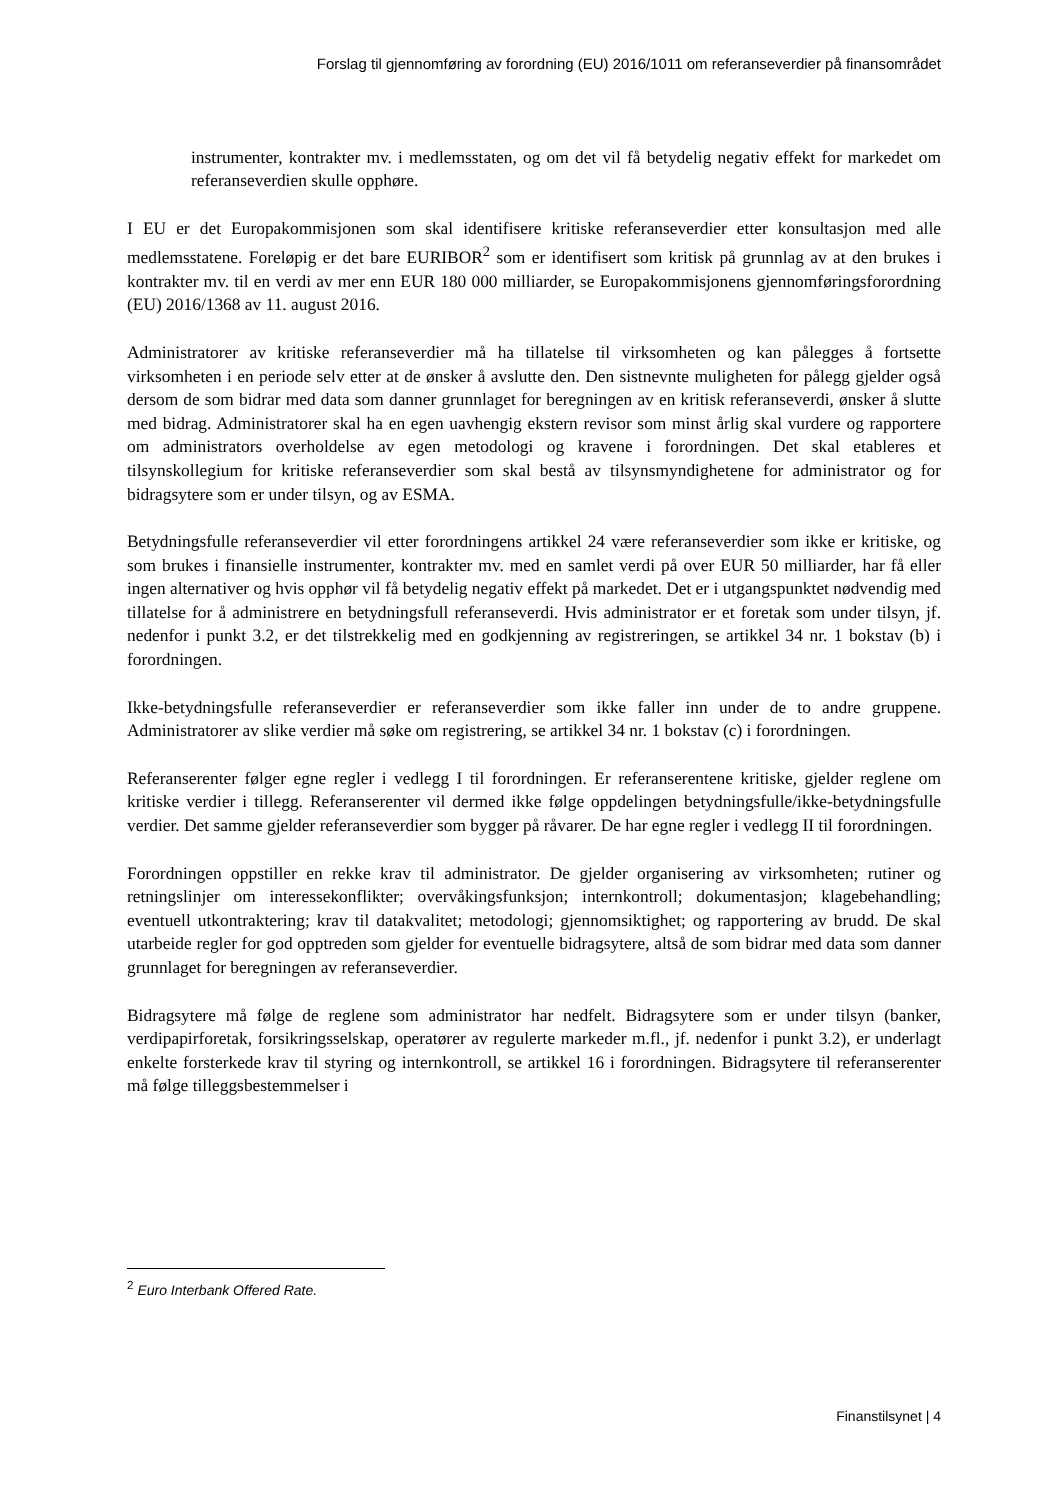Forslag til gjennomføring av forordning (EU) 2016/1011 om referanseverdier på finansområdet
instrumenter, kontrakter mv. i medlemsstaten, og om det vil få betydelig negativ effekt for markedet om referanseverdien skulle opphøre.
I EU er det Europakommisjonen som skal identifisere kritiske referanseverdier etter konsultasjon med alle medlemsstatene. Foreløpig er det bare EURIBOR<sup>2</sup> som er identifisert som kritisk på grunnlag av at den brukes i kontrakter mv. til en verdi av mer enn EUR 180 000 milliarder, se Europakommisjonens gjennomføringsforordning (EU) 2016/1368 av 11. august 2016.
Administratorer av kritiske referanseverdier må ha tillatelse til virksomheten og kan pålegges å fortsette virksomheten i en periode selv etter at de ønsker å avslutte den. Den sistnevnte muligheten for pålegg gjelder også dersom de som bidrar med data som danner grunnlaget for beregningen av en kritisk referanseverdi, ønsker å slutte med bidrag. Administratorer skal ha en egen uavhengig ekstern revisor som minst årlig skal vurdere og rapportere om administrators overholdelse av egen metodologi og kravene i forordningen. Det skal etableres et tilsynskollegium for kritiske referanseverdier som skal bestå av tilsynsmyndighetene for administrator og for bidragsytere som er under tilsyn, og av ESMA.
Betydningsfulle referanseverdier vil etter forordningens artikkel 24 være referanseverdier som ikke er kritiske, og som brukes i finansielle instrumenter, kontrakter mv. med en samlet verdi på over EUR 50 milliarder, har få eller ingen alternativer og hvis opphør vil få betydelig negativ effekt på markedet. Det er i utgangspunktet nødvendig med tillatelse for å administrere en betydningsfull referanseverdi. Hvis administrator er et foretak som under tilsyn, jf. nedenfor i punkt 3.2, er det tilstrekkelig med en godkjenning av registreringen, se artikkel 34 nr. 1 bokstav (b) i forordningen.
Ikke-betydningsfulle referanseverdier er referanseverdier som ikke faller inn under de to andre gruppene. Administratorer av slike verdier må søke om registrering, se artikkel 34 nr. 1 bokstav (c) i forordningen.
Referanserenter følger egne regler i vedlegg I til forordningen. Er referanserentene kritiske, gjelder reglene om kritiske verdier i tillegg. Referanserenter vil dermed ikke følge oppdelingen betydningsfulle/ikke-betydningsfulle verdier. Det samme gjelder referanseverdier som bygger på råvarer. De har egne regler i vedlegg II til forordningen.
Forordningen oppstiller en rekke krav til administrator. De gjelder organisering av virksomheten; rutiner og retningslinjer om interessekonflikter; overvåkingsfunksjon; internkontroll; dokumentasjon; klagebehandling; eventuell utkontraktering; krav til datakvalitet; metodologi; gjennomsiktighet; og rapportering av brudd. De skal utarbeide regler for god opptreden som gjelder for eventuelle bidragsytere, altså de som bidrar med data som danner grunnlaget for beregningen av referanseverdier.
Bidragsytere må følge de reglene som administrator har nedfelt. Bidragsytere som er under tilsyn (banker, verdipapirforetak, forsikringsselskap, operatører av regulerte markeder m.fl., jf. nedenfor i punkt 3.2), er underlagt enkelte forsterkede krav til styring og internkontroll, se artikkel 16 i forordningen. Bidragsytere til referanserenter må følge tilleggsbestemmelser i
<sup>2</sup> Euro Interbank Offered Rate.
Finanstilsynet | 4